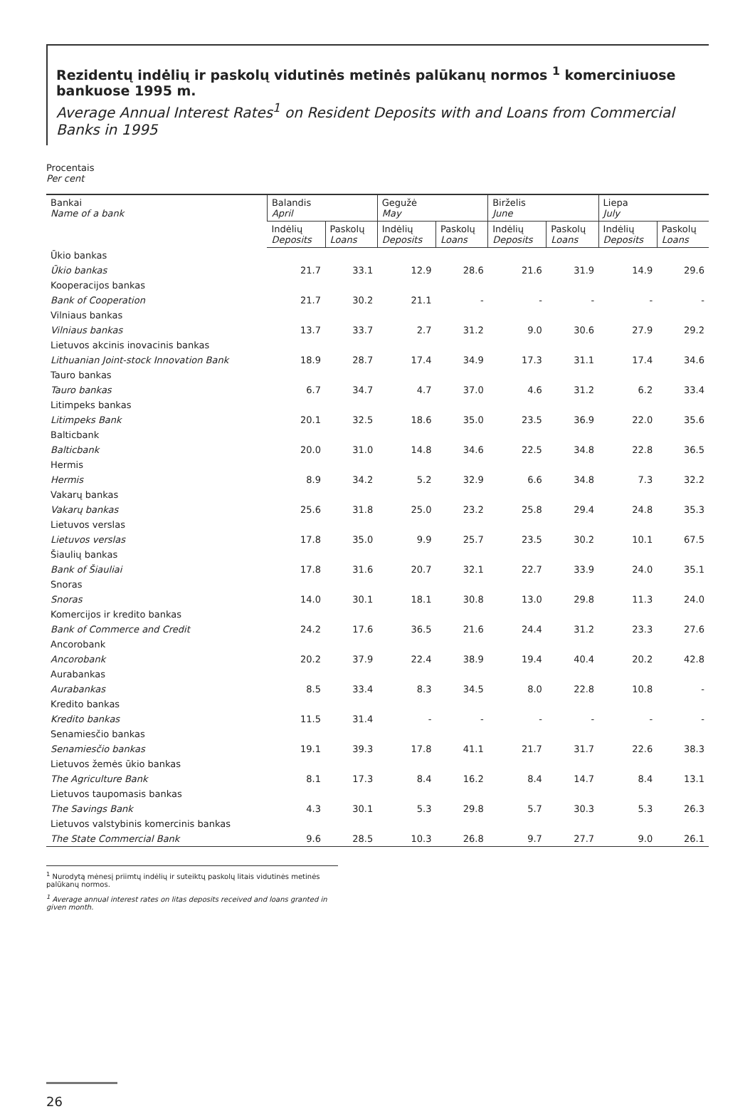Rezidentų indėlių ir paskolų vidutinės metinės palūkanų normos <sup>1</sup> komerciniuose bankuose 1995 m.
Average Annual Interest Rates<sup>1</sup> on Resident Deposits with and Loans from Commercial Banks in 1995
Procentais
Per cent
| Bankai Name of a bank | Balandis April | | Gegužė May | | Birželis June | | Liepa July | |
| --- | --- | --- | --- | --- | --- | --- | --- | --- |
| | Indėlių Deposits | Paskolų Loans | Indėlių Deposits | Paskolų Loans | Indėlių Deposits | Paskolų Loans | Indėlių Deposits | Paskolų Loans |
| Ūkio bankas | | | | | | | | |
| Ūkio bankas | 21.7 | 33.1 | 12.9 | 28.6 | 21.6 | 31.9 | 14.9 | 29.6 |
| Kooperacijos bankas | | | | | | | | |
| Bank of Cooperation | 21.7 | 30.2 | 21.1 | - | - | - | - | - |
| Vilniaus bankas | | | | | | | | |
| Vilniaus bankas | 13.7 | 33.7 | 2.7 | 31.2 | 9.0 | 30.6 | 27.9 | 29.2 |
| Lietuvos akcinis inovacinis bankas | | | | | | | | |
| Lithuanian Joint-stock Innovation Bank | 18.9 | 28.7 | 17.4 | 34.9 | 17.3 | 31.1 | 17.4 | 34.6 |
| Tauro bankas | | | | | | | | |
| Tauro bankas | 6.7 | 34.7 | 4.7 | 37.0 | 4.6 | 31.2 | 6.2 | 33.4 |
| Litimpeks bankas | | | | | | | | |
| Litimpeks Bank | 20.1 | 32.5 | 18.6 | 35.0 | 23.5 | 36.9 | 22.0 | 35.6 |
| Balticbank | | | | | | | | |
| Balticbank | 20.0 | 31.0 | 14.8 | 34.6 | 22.5 | 34.8 | 22.8 | 36.5 |
| Hermis | | | | | | | | |
| Hermis | 8.9 | 34.2 | 5.2 | 32.9 | 6.6 | 34.8 | 7.3 | 32.2 |
| Vakarų bankas | | | | | | | | |
| Vakarų bankas | 25.6 | 31.8 | 25.0 | 23.2 | 25.8 | 29.4 | 24.8 | 35.3 |
| Lietuvos verslas | | | | | | | | |
| Lietuvos verslas | 17.8 | 35.0 | 9.9 | 25.7 | 23.5 | 30.2 | 10.1 | 67.5 |
| Šiaulių bankas | | | | | | | | |
| Bank of Šiauliai | 17.8 | 31.6 | 20.7 | 32.1 | 22.7 | 33.9 | 24.0 | 35.1 |
| Snoras | | | | | | | | |
| Snoras | 14.0 | 30.1 | 18.1 | 30.8 | 13.0 | 29.8 | 11.3 | 24.0 |
| Komercijos ir kredito bankas | | | | | | | | |
| Bank of Commerce and Credit | 24.2 | 17.6 | 36.5 | 21.6 | 24.4 | 31.2 | 23.3 | 27.6 |
| Ancorobank | | | | | | | | |
| Ancorobank | 20.2 | 37.9 | 22.4 | 38.9 | 19.4 | 40.4 | 20.2 | 42.8 |
| Aurabankas | | | | | | | | |
| Aurabankas | 8.5 | 33.4 | 8.3 | 34.5 | 8.0 | 22.8 | 10.8 | - |
| Kredito bankas | | | | | | | | |
| Kredito bankas | 11.5 | 31.4 | - | - | - | - | - | - |
| Senamiesčio bankas | | | | | | | | |
| Senamiesčio bankas | 19.1 | 39.3 | 17.8 | 41.1 | 21.7 | 31.7 | 22.6 | 38.3 |
| Lietuvos žemės ūkio bankas | | | | | | | | |
| The Agriculture Bank | 8.1 | 17.3 | 8.4 | 16.2 | 8.4 | 14.7 | 8.4 | 13.1 |
| Lietuvos taupomasis bankas | | | | | | | | |
| The Savings Bank | 4.3 | 30.1 | 5.3 | 29.8 | 5.7 | 30.3 | 5.3 | 26.3 |
| Lietuvos valstybinis komercinis bankas | | | | | | | | |
| The State Commercial Bank | 9.6 | 28.5 | 10.3 | 26.8 | 9.7 | 27.7 | 9.0 | 26.1 |
<sup>1</sup> Nurodytą mėnesį priimtų indėlių ir suteiktų paskolų litais vidutinės metinės palūkanų normos.
<sup>1</sup> Average annual interest rates on litas deposits received and loans granted in given month.
26